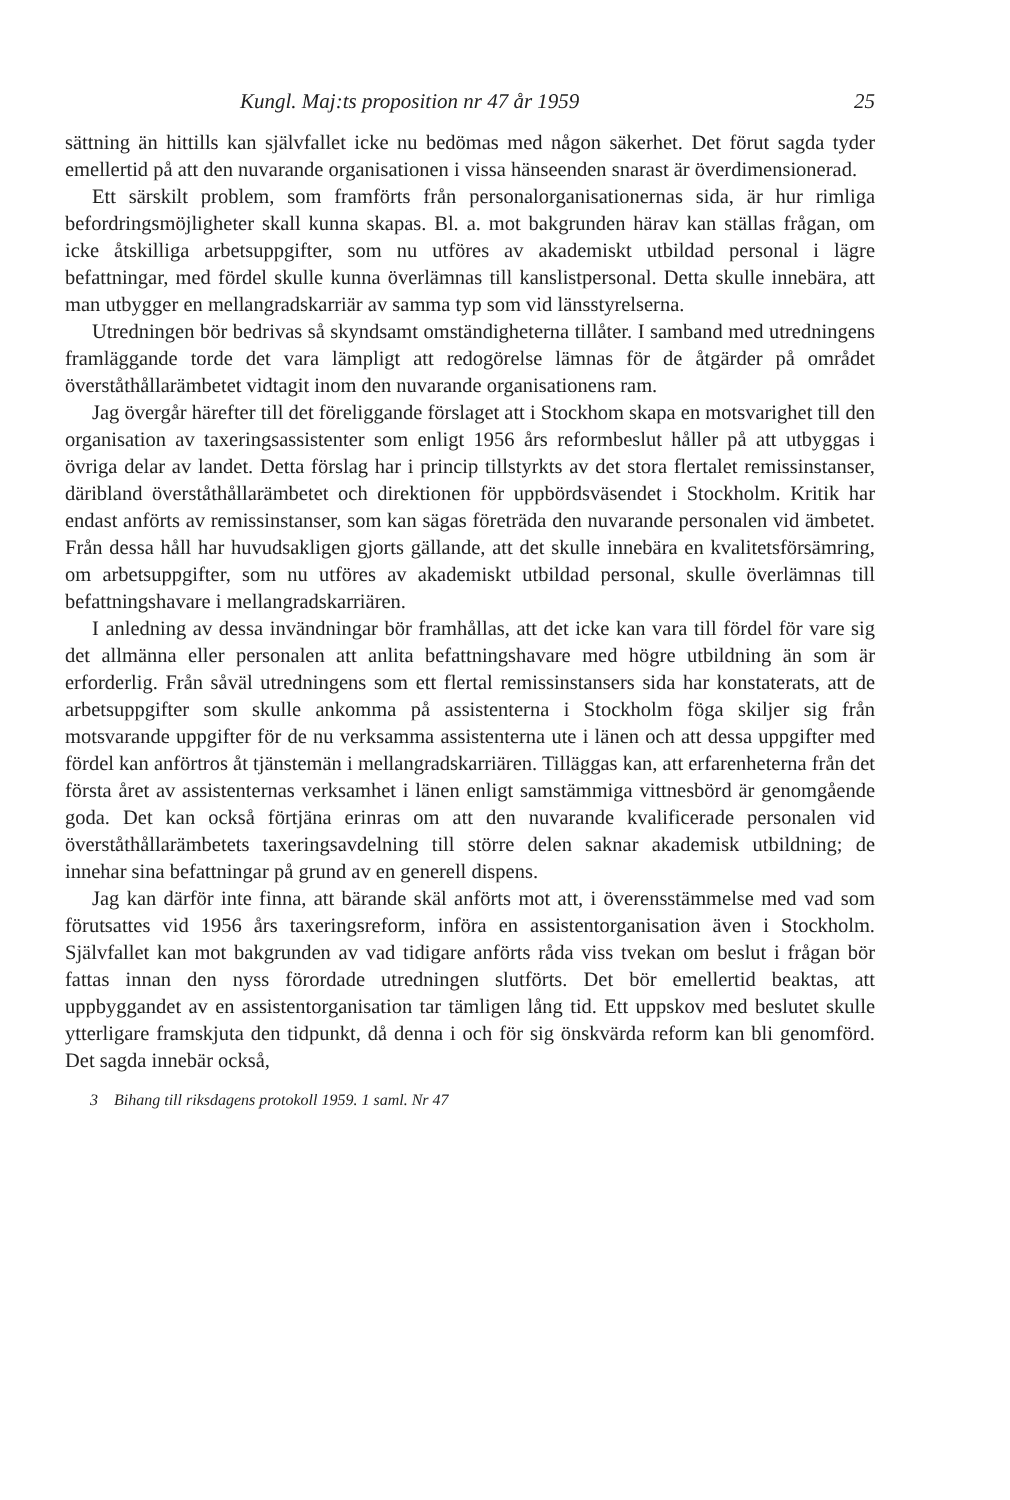Kungl. Maj:ts proposition nr 47 år 1959 25
sättning än hittills kan självfallet icke nu bedömas med någon säkerhet. Det förut sagda tyder emellertid på att den nuvarande organisationen i vissa hänseenden snarast är överdimensionerad.
Ett särskilt problem, som framförts från personalorganisationernas sida, är hur rimliga befordringsmöjligheter skall kunna skapas. Bl. a. mot bakgrunden härav kan ställas frågan, om icke åtskilliga arbetsuppgifter, som nu utföres av akademiskt utbildad personal i lägre befattningar, med fördel skulle kunna överlämnas till kanslistpersonal. Detta skulle innebära, att man utbygger en mellangradskarriär av samma typ som vid länsstyrelserna.
Utredningen bör bedrivas så skyndsamt omständigheterna tillåter. I samband med utredningens framläggande torde det vara lämpligt att redogörelse lämnas för de åtgärder på området överståthållarämbetet vidtagit inom den nuvarande organisationens ram.
Jag övergår härefter till det föreliggande förslaget att i Stockhom skapa en motsvarighet till den organisation av taxeringsassistenter som enligt 1956 års reformbeslut håller på att utbyggas i övriga delar av landet. Detta förslag har i princip tillstyrkts av det stora flertalet remissinstanser, däribland överståthållarämbetet och direktionen för uppbördsväsendet i Stockholm. Kritik har endast anförts av remissinstanser, som kan sägas företräda den nuvarande personalen vid ämbetet. Från dessa håll har huvudsakligen gjorts gällande, att det skulle innebära en kvalitetsförsämring, om arbetsuppgifter, som nu utföres av akademiskt utbildad personal, skulle överlämnas till befattningshavare i mellangradskarriären.
I anledning av dessa invändningar bör framhållas, att det icke kan vara till fördel för vare sig det allmänna eller personalen att anlita befattningshavare med högre utbildning än som är erforderlig. Från såväl utredningens som ett flertal remissinstansers sida har konstaterats, att de arbetsuppgifter som skulle ankomma på assistenterna i Stockholm föga skiljer sig från motsvarande uppgifter för de nu verksamma assistenterna ute i länen och att dessa uppgifter med fördel kan anförtros åt tjänstemän i mellangradskarriären. Tilläggas kan, att erfarenheterna från det första året av assistenternas verksamhet i länen enligt samstämmiga vittnesbörd är genomgående goda. Det kan också förtjäna erinras om att den nuvarande kvalificerade personalen vid överståthållarämbetets taxeringsavdelning till större delen saknar akademisk utbildning; de innehar sina befattningar på grund av en generell dispens.
Jag kan därför inte finna, att bärande skäl anförts mot att, i överensstämmelse med vad som förutsattes vid 1956 års taxeringsreform, införa en assistentorganisation även i Stockholm. Självfallet kan mot bakgrunden av vad tidigare anförts råda viss tvekan om beslut i frågan bör fattas innan den nyss förordade utredningen slutförts. Det bör emellertid beaktas, att uppbyggandet av en assistentorganisation tar tämligen lång tid. Ett uppskov med beslutet skulle ytterligare framskjuta den tidpunkt, då denna i och för sig önskvärda reform kan bli genomförd. Det sagda innebär också,
3 Bihang till riksdagens protokoll 1959. 1 saml. Nr 47